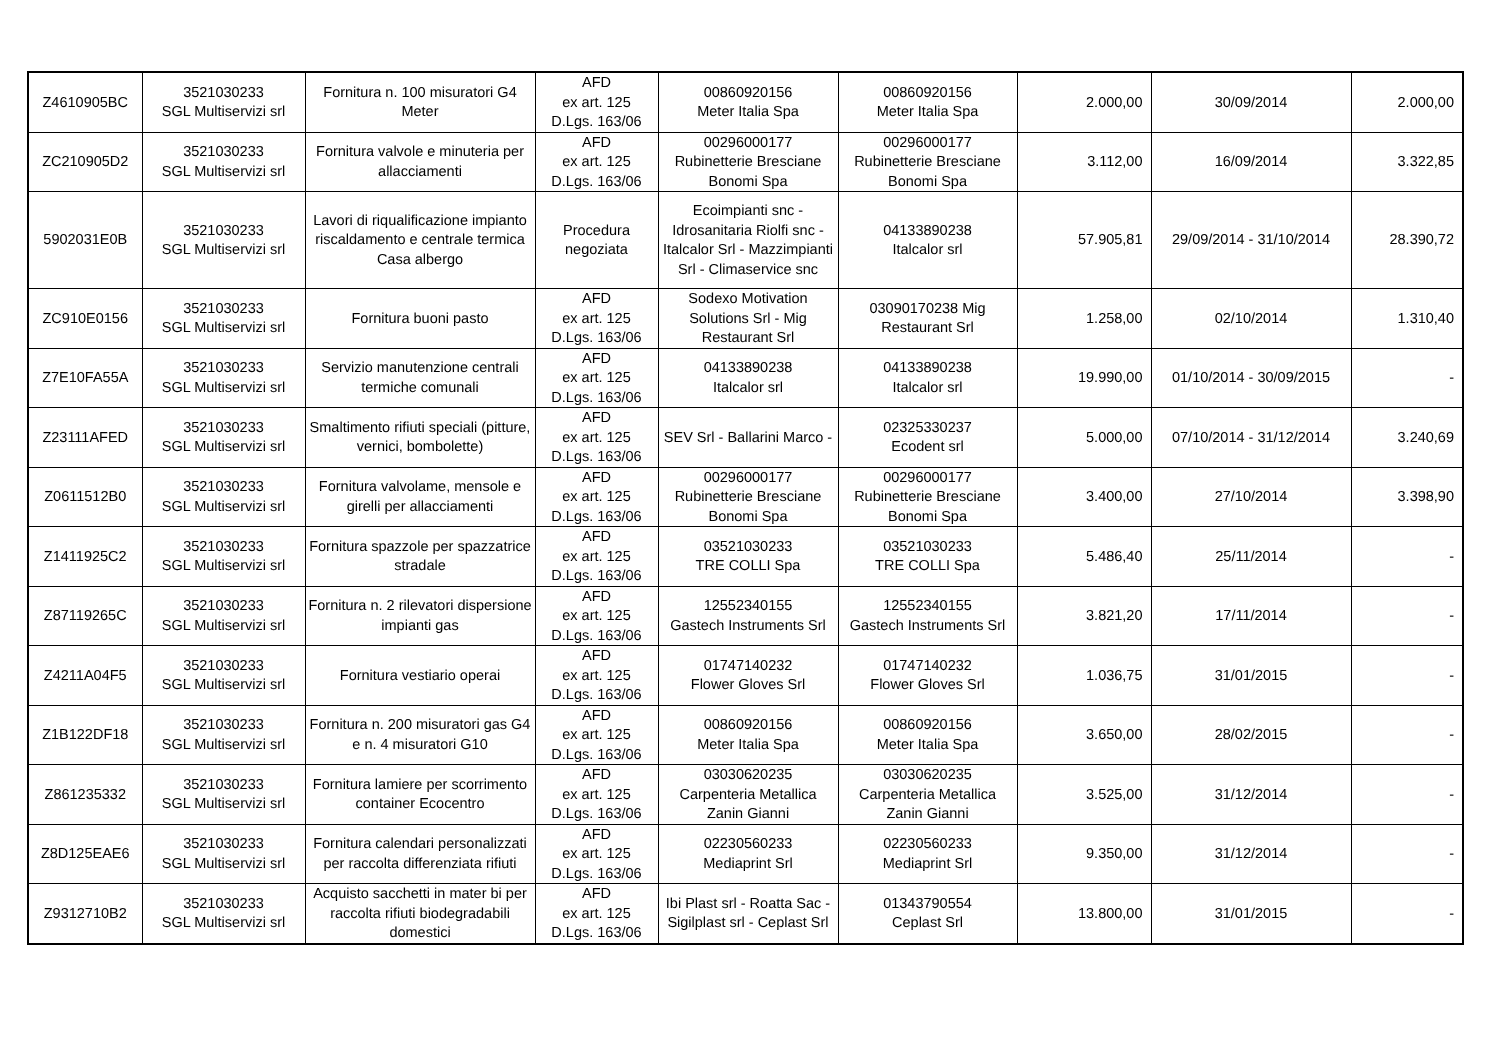| Z4610905BC | 3521030233 SGL Multiservizi srl | Fornitura n. 100 misuratori G4 Meter | AFD ex art. 125 D.Lgs. 163/06 | 00860920156 Meter Italia Spa | 00860920156 Meter Italia Spa | 2.000,00 | 30/09/2014 | 2.000,00 |
| ZC210905D2 | 3521030233 SGL Multiservizi srl | Fornitura valvole e minuteria per allacciamenti | AFD ex art. 125 D.Lgs. 163/06 | 00296000177 Rubinetterie Bresciane Bonomi Spa | 00296000177 Rubinetterie Bresciane Bonomi Spa | 3.112,00 | 16/09/2014 | 3.322,85 |
| 5902031E0B | 3521030233 SGL Multiservizi srl | Lavori di riqualificazione impianto riscaldamento e centrale termica Casa albergo | Procedura negoziata | Ecoimpianti snc - Idrosanitaria Riolfi snc - Italcalor Srl - Mazzimpianti Srl - Climaservice snc | 04133890238 Italcalor srl | 57.905,81 | 29/09/2014 - 31/10/2014 | 28.390,72 |
| ZC910E0156 | 3521030233 SGL Multiservizi srl | Fornitura buoni pasto | AFD ex art. 125 D.Lgs. 163/06 | Sodexo Motivation Solutions Srl - Mig Restaurant Srl | 03090170238 Mig Restaurant Srl | 1.258,00 | 02/10/2014 | 1.310,40 |
| Z7E10FA55A | 3521030233 SGL Multiservizi srl | Servizio manutenzione centrali termiche comunali | AFD ex art. 125 D.Lgs. 163/06 | 04133890238 Italcalor srl | 04133890238 Italcalor srl | 19.990,00 | 01/10/2014 - 30/09/2015 | - |
| Z23111AFED | 3521030233 SGL Multiservizi srl | Smaltimento rifiuti speciali (pitture, vernici, bombolette) | AFD ex art. 125 D.Lgs. 163/06 | SEV Srl - Ballarini Marco - | 02325330237 Ecodent srl | 5.000,00 | 07/10/2014 - 31/12/2014 | 3.240,69 |
| Z0611512B0 | 3521030233 SGL Multiservizi srl | Fornitura valvolame, mensole e girelli per allacciamenti | AFD ex art. 125 D.Lgs. 163/06 | 00296000177 Rubinetterie Bresciane Bonomi Spa | 00296000177 Rubinetterie Bresciane Bonomi Spa | 3.400,00 | 27/10/2014 | 3.398,90 |
| Z1411925C2 | 3521030233 SGL Multiservizi srl | Fornitura spazzole per spazzatrice stradale | AFD ex art. 125 D.Lgs. 163/06 | 03521030233 TRE COLLI Spa | 03521030233 TRE COLLI Spa | 5.486,40 | 25/11/2014 | - |
| Z87119265C | 3521030233 SGL Multiservizi srl | Fornitura n. 2 rilevatori dispersione impianti gas | AFD ex art. 125 D.Lgs. 163/06 | 12552340155 Gastech Instruments Srl | 12552340155 Gastech Instruments Srl | 3.821,20 | 17/11/2014 | - |
| Z4211A04F5 | 3521030233 SGL Multiservizi srl | Fornitura vestiario operai | AFD ex art. 125 D.Lgs. 163/06 | 01747140232 Flower Gloves Srl | 01747140232 Flower Gloves Srl | 1.036,75 | 31/01/2015 | - |
| Z1B122DF18 | 3521030233 SGL Multiservizi srl | Fornitura n. 200 misuratori gas G4 e n. 4 misuratori G10 | AFD ex art. 125 D.Lgs. 163/06 | 00860920156 Meter Italia Spa | 00860920156 Meter Italia Spa | 3.650,00 | 28/02/2015 | - |
| Z861235332 | 3521030233 SGL Multiservizi srl | Fornitura lamiere per scorrimento container Ecocentro | AFD ex art. 125 D.Lgs. 163/06 | 03030620235 Carpenteria Metallica Zanin Gianni | 03030620235 Carpenteria Metallica Zanin Gianni | 3.525,00 | 31/12/2014 | - |
| Z8D125EAE6 | 3521030233 SGL Multiservizi srl | Fornitura calendari personalizzati per raccolta differenziata rifiuti | AFD ex art. 125 D.Lgs. 163/06 | 02230560233 Mediaprint Srl | 02230560233 Mediaprint Srl | 9.350,00 | 31/12/2014 | - |
| Z9312710B2 | 3521030233 SGL Multiservizi srl | Acquisto sacchetti in mater bi per raccolta rifiuti biodegradabili domestici | AFD ex art. 125 D.Lgs. 163/06 | Ibi Plast srl - Roatta Sac - Sigilplast srl - Ceplast Srl | 01343790554 Ceplast Srl | 13.800,00 | 31/01/2015 | - |